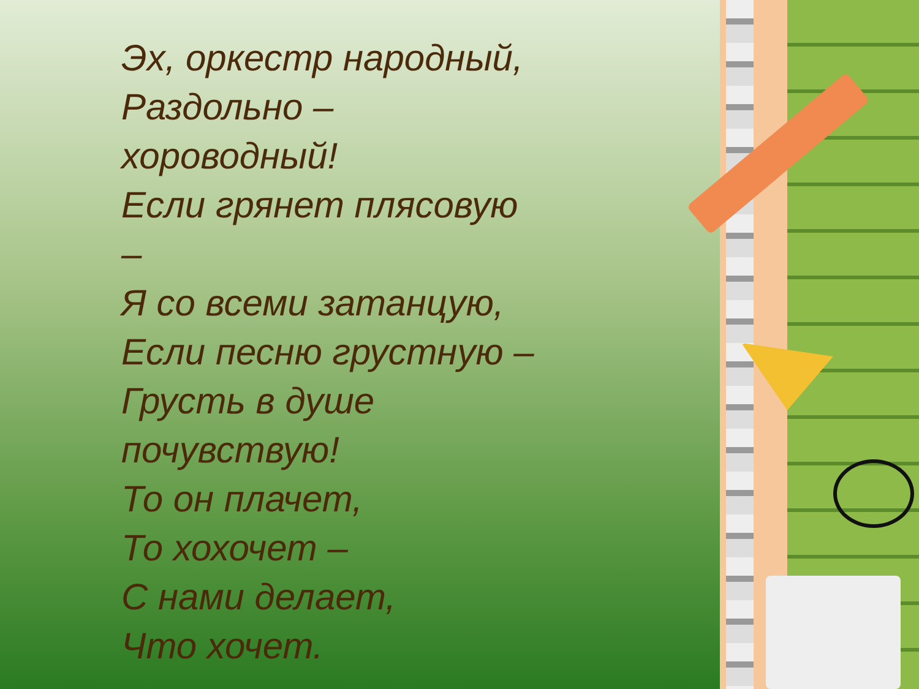Эх, оркестр народный,
Раздольно –
хороводный!
Если грянет плясовую
–
Я со всеми затанцую,
Если песню грустную –
Грусть в душе
почувствую!
То он плачет,
То хохочет –
С нами делает,
Что хочет.